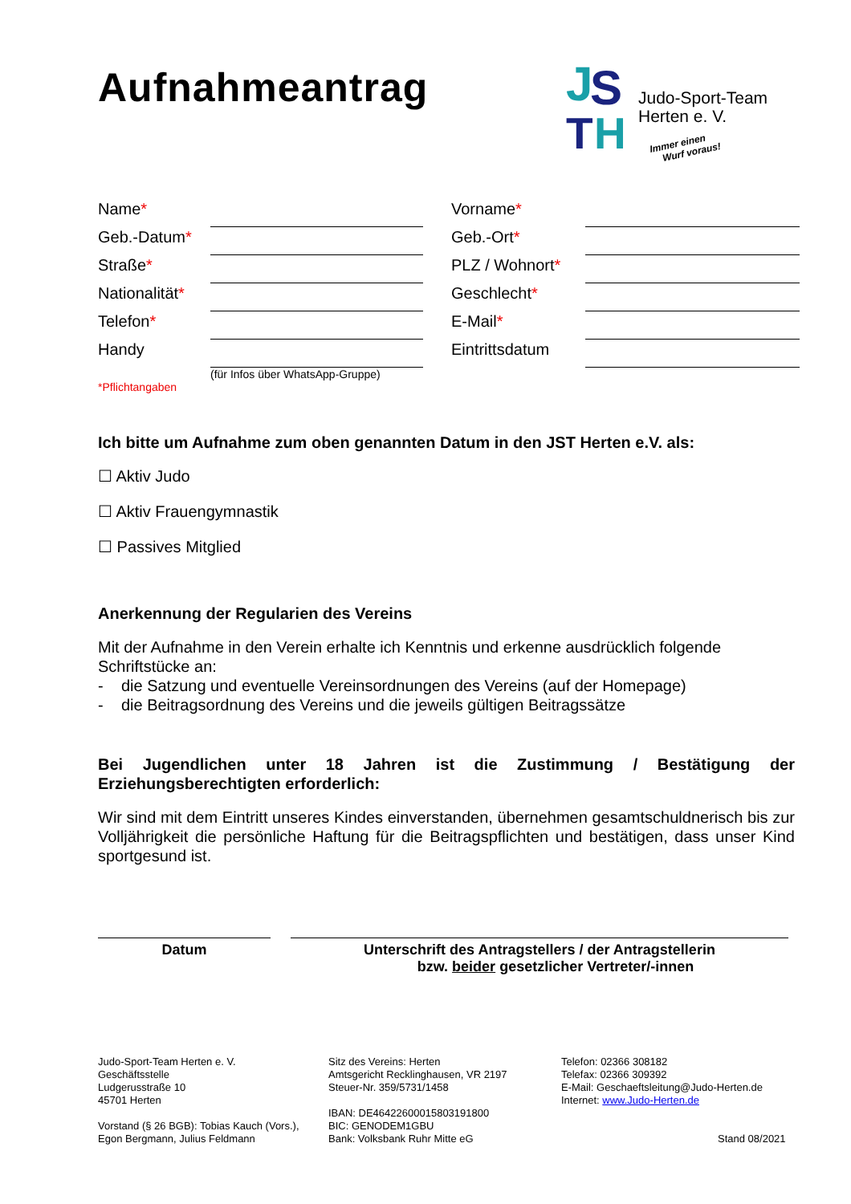J
S
T
H
Judo-Sport-Team
Herten e. V.
Immer einen
Wurf voraus!
Aufnahmeantrag
Name*
Vorname*
Geb.-Datum*
Geb.-Ort*
Straße*
PLZ / Wohnort*
Nationalität*
Geschlecht*
Telefon*
E-Mail*
Handy
Eintrittsdatum
(für Infos über WhatsApp-Gruppe)
*Pflichtangaben
Ich bitte um Aufnahme zum oben genannten Datum in den JST Herten e.V. als:
☐ Aktiv Judo
☐ Aktiv Frauengymnastik
☐ Passives Mitglied
Anerkennung der Regularien des Vereins
Mit der Aufnahme in den Verein erhalte ich Kenntnis und erkenne ausdrücklich folgende Schriftstücke an:
- die Satzung und eventuelle Vereinsordnungen des Vereins (auf der Homepage)
- die Beitragsordnung des Vereins und die jeweils gültigen Beitragssätze
Bei Jugendlichen unter 18 Jahren ist die Zustimmung / Bestätigung der Erziehungsberechtigten erforderlich:
Wir sind mit dem Eintritt unseres Kindes einverstanden, übernehmen gesamtschuldnerisch bis zur Volljährigkeit die persönliche Haftung für die Beitragspflichten und bestätigen, dass unser Kind sportgesund ist.
Datum Unterschrift des Antragstellers / der Antragstellerin
bzw. beider gesetzlicher Vertreter/-innen
Judo-Sport-Team Herten e. V.
Geschäftsstelle
Ludgerusstraße 10
45701 Herten
Vorstand (§ 26 BGB): Tobias Kauch (Vors.),
Egon Bergmann, Julius Feldmann
Sitz des Vereins: Herten
Amtsgericht Recklinghausen, VR 2197
Steuer-Nr. 359/5731/1458
IBAN: DE46422600015803191800
BIC: GENODEM1GBU
Bank: Volksbank Ruhr Mitte eG
Telefon: 02366 308182
Telefax: 02366 309392
E-Mail: Geschaeftsleitung@Judo-Herten.de
Internet: www.Judo-Herten.de
Stand 08/2021